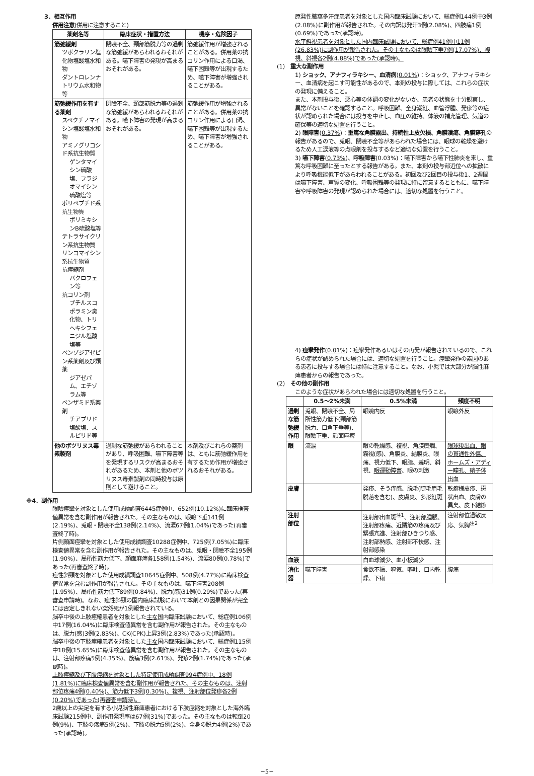3．相互作用
併用注意(併用に注意すること)
| 薬剤名等 | 臨床症状・措置方法 | 機序・危険因子 |
| --- | --- | --- |
| 筋弛緩剤 ツボクラリン塩化物塩酸塩水和物 ダントロレンナトリウム水和物等 | 閉瞼不全、頸部筋脱力等の過剰な筋弛緩があらわれるおそれがある。嚥下障害の発現が高まるおそれがある。 | 筋弛緩作用が増強されることがある。併用薬の抗コリン作用による口渇、嚥下困難等が出現するため、嚥下障害が増強されることがある。 |
| 筋弛緩作用を有する薬剤 スペクチノマイシン塩酸塩水和物 アミノグリコシド系抗生物質 ゲンタマイシン硫酸塩、フラジオマイシン硫酸塩等 ポリペプチド系抗生物質 ポリミキシンB硫酸塩等 テトラサイクリン系抗生物質 リンコマイシン系抗生物質 抗痙縮剤 バクロフェン等 抗コリン剤 ブチルスコポラミン臭化物、トリヘキシフェニジル塩酸塩等 ベンゾジアゼピン系薬剤及び類薬 ジアゼパム、エチゾラム等 ベンザミド系薬剤 チアプリド塩酸塩、スルピリド等 | 閉瞼不全、頸部筋脱力等の過剰な筋弛緩があらわれるおそれがある。嚥下障害の発現が高まるおそれがある。 | 筋弛緩作用が増強されることがある。併用薬の抗コリン作用による口渇、嚥下困難等が出現するため、嚥下障害が増強されることがある。 |
| 他のボツリヌス毒素製剤 | 過剰な筋弛緩があらわれることがあり、呼吸困難、嚥下障害等を発現するリスクが高まるおそれがあるため、本剤と他のボツリヌス毒素製剤の同時投与は原則として避けること。 | 本剤及びこれらの薬剤は、ともに筋弛緩作用を有するため作用が増強されるおそれがある。 |
※4．副作用
眼瞼痙攣を対象とした使用成績調査6445症例中、652例(10.12%)に臨床検査値異常を含む副作用が報告された。その主なものは、眼瞼下垂141例(2.19%)、兎眼・閉瞼不全138例(2.14%)、流涙67例(1.04%)であった(再審査終了時)。
片側顔面痙攣を対象とした使用成績調査10288症例中、725例(7.05%)に臨床検査値異常を含む副作用が報告された。その主なものは、兎眼・閉瞼不全195例(1.90%)、局所性筋力低下、顔面麻痺各158例(1.54%)、流涙80例(0.78%)であった(再審査終了時)。
痙性斜頸を対象とした使用成績調査10645症例中、508例(4.77%)に臨床検査値異常を含む副作用が報告された。その主なものは、嚥下障害208例(1.95%)、局所性筋力低下89例(0.84%)、脱力(感)31例(0.29%)であった(再審査申請時)。なお、痙性斜頸の国内臨床試験において本剤との因果関係が完全には否定しきれない突然死が1例報告されている。
脳卒中後の上肢痙縮患者を対象とした主な国内臨床試験において、総症例106例中17例(16.04%)に臨床検査値異常を含む副作用が報告された。その主なものは、脱力(感)3例(2.83%)、CK(CPK)上昇3例(2.83%)であった(承認時)。
脳卒中後の下肢痙縮患者を対象とした主な国内臨床試験において、総症例115例中18例(15.65%)に臨床検査値異常を含む副作用が報告された。その主なものは、注射部疼痛5例(4.35%)、筋痛3例(2.61%)、発疹2例(1.74%)であった(承認時)。
上肢痙縮及び下肢痙縮を対象とした特定使用成績調査994症例中、18例(1.81%)に臨床検査値異常を含む副作用が報告された。その主なものは、注射部位疼痛4例(0.40%)、筋力低下3例(0.30%)、複視、注射部位発疹各2例(0.20%)であった(再審査申請時)。
2歳以上の尖足を有する小児脳性麻痺患者における下肢痙縮を対象とした海外臨床試験215例中、副作用発現率は67例(31%)であった。その主なものは転倒20例(9%)、下肢の疼痛5例(2%)、下肢の脱力5例(2%)、全身の脱力4例(2%)であった(承認時)。
原発性腋窩多汗症患者を対象とした国内臨床試験において、総症例144例中3例(2.08%)に副作用が報告された。その内訳は発汗3例(2.08%)、四肢痛1例(0.69%)であった(承認時)。
水平斜視患者を対象とした国内臨床試験において、総症例41例中11例(26.83%)に副作用が報告された。その主なものは眼瞼下垂7例(17.07%)、複視、斜視各2例(4.88%)であった(承認時)。
(1)　重大な副作用
1) ショック、アナフィラキシー、血清病(0.01%)：ショック、アナフィラキシー、血清病を起こす可能性があるので、本剤の投与に際しては、これらの症状の発現に備えること。
また、本剤投与後、悪心等の体調の変化がないか、患者の状態を十分観察し、異常がないことを確認すること。呼吸困難、全身潮紅、血管浮腫、発疹等の症状が認められた場合には投与を中止し、血圧の維持、体液の補充管理、気道の確保等の適切な処置を行うこと。
2) 眼障害(0.37%)：重篤な角膜露出、持続性上皮欠損、角膜潰瘍、角膜穿孔の報告があるので、兎眼、閉瞼不全等があらわれた場合には、眼球の乾燥を避けるため人工涙液等の点眼剤を投与するなど適切な処置を行うこと。
3) 嚥下障害(0.73%)、呼吸障害(0.03%)：嚥下障害から嚥下性肺炎を来し、重篤な呼吸困難に至ったとする報告がある。また、本剤の投与部近位への拡散により呼吸機能低下があらわれることがある。初回及び2回目の投与後1、2週間は嚥下障害、声質の変化、呼吸困難等の発現に特に留意するとともに、嚥下障害や呼吸障害の発現が認められた場合には、適切な処置を行うこと。
4) 痙攣発作(0.01%)：痙攣発作あるいはその再発が報告されているので、これらの症状が認められた場合には、適切な処置を行うこと。痙攣発作の素因のある患者に投与する場合には特に注意すること。なお、小児では大部分が脳性麻痺患者からの報告であった。
(2)　その他の副作用
このような症状があらわれた場合には適切な処置を行うこと。
| | 0.5〜2%未満 | 0.5%未満 | 頻度不明 |
| --- | --- | --- | --- |
| 過剰な筋弛緩作用 | 兎眼、閉瞼不全、局所性筋力低下(頸部筋脱力、口角下垂等)、眼瞼下垂、顔面麻痺 | 眼瞼内反 | 眼瞼外反 |
| 眼 | 流涙 | 眼の乾燥感、複視、角膜糜爛、霧視(感)、角膜炎、結膜炎、眼痛、視力低下、眼脂、羞明、斜視、 眼運動障害 、眼の刺激 | 眼球後出血、眼の貫通性外傷、ホームズ・アディー瞳孔、硝子体出血 |
| 皮膚 | | 発疹、そう痒感、脱毛(睫毛眉毛脱落を含む)、皮膚炎、多形紅斑 | 乾癬様皮疹、斑状出血、皮膚の異臭、皮下結節 |
| 注射部位 | | 注射部出血斑<sup>注1</sup>、注射部腫脹、注射部疼痛、近隣筋の疼痛及び緊張亢進、注射部ひきつり感、注射部熱感、注射部不快感、注射部感染 | 注射部位過敏反応、気胸<sup>注2</sup> |
| 血液 | | 白血球減少、血小板減少 | |
| 消化器 | 嚥下障害 | 食欲不振、嘔気、嘔吐、口内乾燥、下痢 | 腹痛 |
−5−